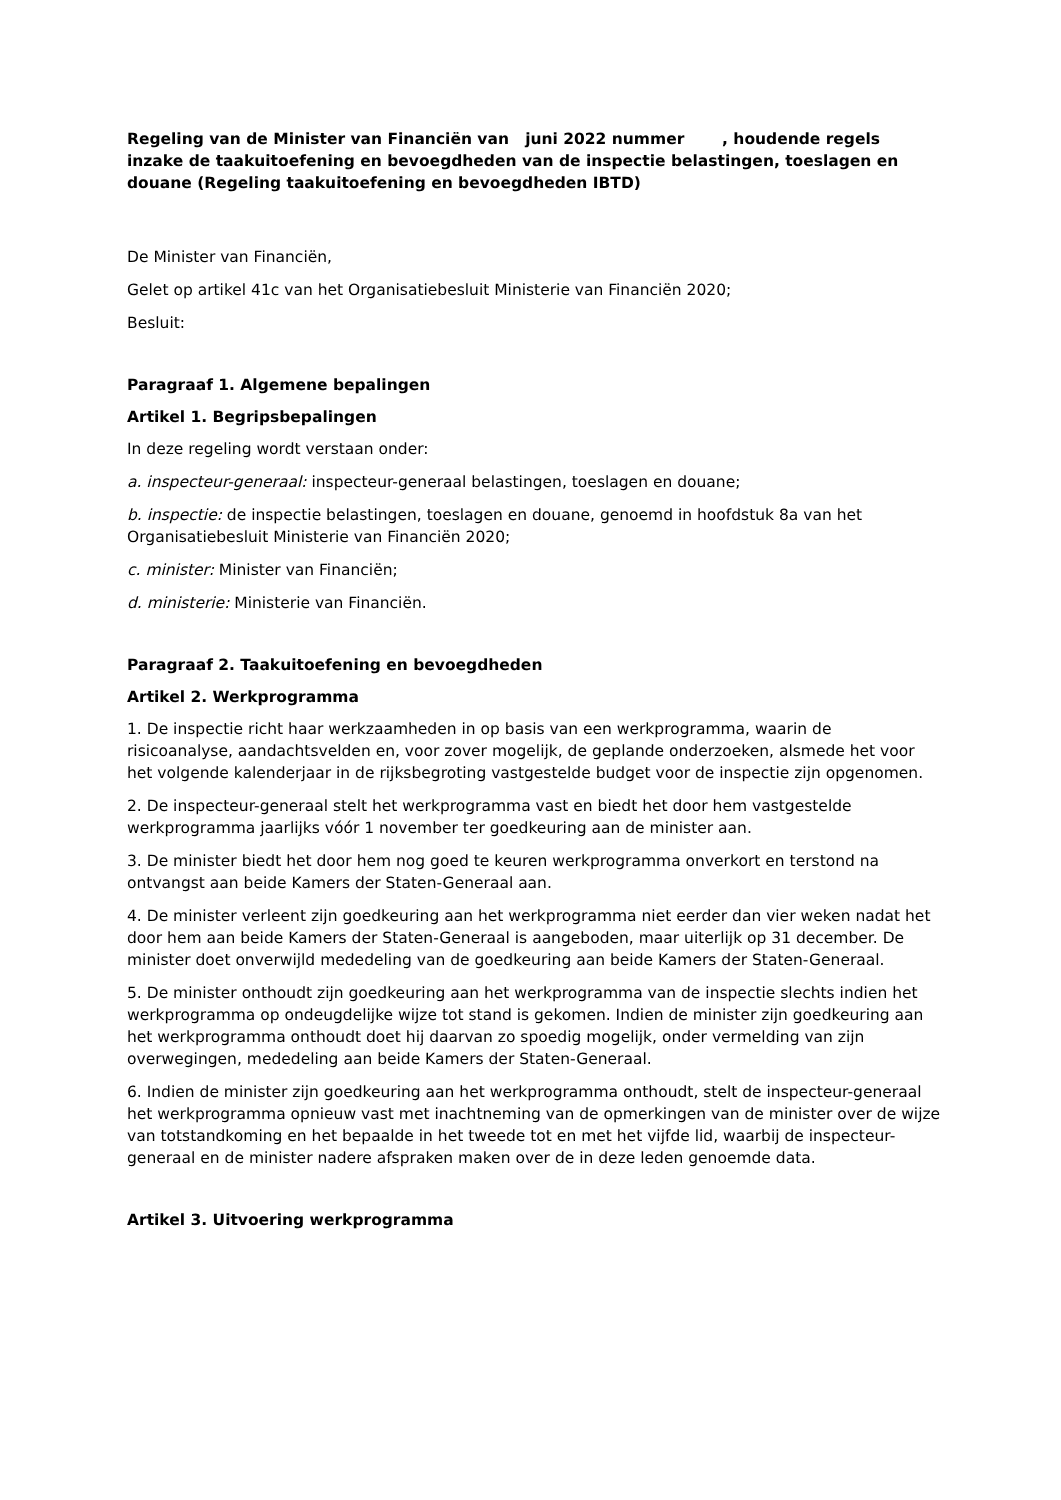Regeling van de Minister van Financiën van juni 2022 nummer , houdende regels inzake de taakuitoefening en bevoegdheden van de inspectie belastingen, toeslagen en douane (Regeling taakuitoefening en bevoegdheden IBTD)
De Minister van Financiën,
Gelet op artikel 41c van het Organisatiebesluit Ministerie van Financiën 2020;
Besluit:
Paragraaf 1. Algemene bepalingen
Artikel 1. Begripsbepalingen
In deze regeling wordt verstaan onder:
a. inspecteur-generaal: inspecteur-generaal belastingen, toeslagen en douane;
b. inspectie: de inspectie belastingen, toeslagen en douane, genoemd in hoofdstuk 8a van het Organisatiebesluit Ministerie van Financiën 2020;
c. minister: Minister van Financiën;
d. ministerie: Ministerie van Financiën.
Paragraaf 2. Taakuitoefening en bevoegdheden
Artikel 2. Werkprogramma
1. De inspectie richt haar werkzaamheden in op basis van een werkprogramma, waarin de risicoanalyse, aandachtsvelden en, voor zover mogelijk, de geplande onderzoeken, alsmede het voor het volgende kalenderjaar in de rijksbegroting vastgestelde budget voor de inspectie zijn opgenomen.
2. De inspecteur-generaal stelt het werkprogramma vast en biedt het door hem vastgestelde werkprogramma jaarlijks vóór 1 november ter goedkeuring aan de minister aan.
3. De minister biedt het door hem nog goed te keuren werkprogramma onverkort en terstond na ontvangst aan beide Kamers der Staten-Generaal aan.
4. De minister verleent zijn goedkeuring aan het werkprogramma niet eerder dan vier weken nadat het door hem aan beide Kamers der Staten-Generaal is aangeboden, maar uiterlijk op 31 december. De minister doet onverwijld mededeling van de goedkeuring aan beide Kamers der Staten-Generaal.
5. De minister onthoudt zijn goedkeuring aan het werkprogramma van de inspectie slechts indien het werkprogramma op ondeugdelijke wijze tot stand is gekomen. Indien de minister zijn goedkeuring aan het werkprogramma onthoudt doet hij daarvan zo spoedig mogelijk, onder vermelding van zijn overwegingen, mededeling aan beide Kamers der Staten-Generaal.
6. Indien de minister zijn goedkeuring aan het werkprogramma onthoudt, stelt de inspecteur-generaal het werkprogramma opnieuw vast met inachtneming van de opmerkingen van de minister over de wijze van totstandkoming en het bepaalde in het tweede tot en met het vijfde lid, waarbij de inspecteur-generaal en de minister nadere afspraken maken over de in deze leden genoemde data.
Artikel 3. Uitvoering werkprogramma